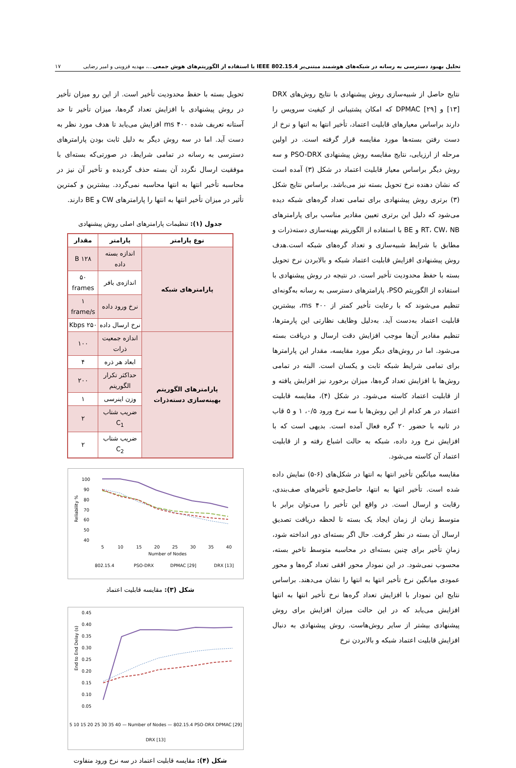تحلیل بهبود دسترسی به رسانه در شبکه‌های هوشمند مبتنی‌بر IEEE 802.15.4 با استفاده از الگوریتم‌های هوش جمعی...، مهدیه قزوینی و امیر رضایی ۱۷
نتایج حاصل از شبیه‌سازی روش پیشنهادی با نتایج روش‌های DRX [۱۳] و DPMAC [۲۹] که امکان پشتیبانی از کیفیت سرویس را دارند براساس معیارهای قابلیت اعتماد، تأخیر انتها به انتها و نرخ از دست رفتن بسته‌ها مورد مقایسه قرار گرفته است. در اولین مرحله از ارزیابی، نتایج مقایسه روش پیشنهادی PSO-DRX و سه روش دیگر براساس معیار قابلیت اعتماد در شکل (۳) آمده است که نشان دهنده نرخ تحویل بسته نیز می‌باشد. براساس نتایج شکل (۳) برتری روش پیشنهادی برای تمامی تعداد گره‌های شبکه دیده می‌شود که دلیل این برتری تعیین مقادیر مناسب برای پارامترهای RT، CW، NB و BE با استفاده از الگوریتم بهینه‌سازی دسته‌ذرات و مطابق با شرایط شبیه‌سازی و تعداد گره‌های شبکه است.هدف روش پیشنهادی افزایش قابلیت اعتماد شبکه و بالابردن نرخ تحویل بسته با حفظ محدودیت تأخیر است. در نتیجه در روش پیشنهادی با استفاده از الگوریتم PSO، پارامترهای دسترسی به رسانه به‌گونه‌ای تنظیم می‌شوند که با رعایت تأخیر کمتر از ۴۰۰ ms، بیشترین قابلیت اعتماد به‌دست آید. به‌دلیل وظایف نظارتی این پارمترها، تنظیم مقادیر آن‌ها موجب افزایش دقت ارسال و دریافت بسته می‌شود. اما در روش‌های دیگر مورد مقایسه، مقدار این پارامترها برای تمامی شرایط شبکه ثابت و یکسان است. البته در تمامی روش‌ها با افزایش تعداد گره‌ها، میزان برخورد نیز افزایش یافته و از قابلیت اعتماد کاسته می‌شود. در شکل (۴)، مقایسه قابلیت اعتماد در هر کدام از این روش‌ها با سه نرخ ورود ۰/۵، ۱ و ۵ قاب در ثانیه با حضور ۲۰ گره فعال آمده است. بدیهی است که با افزایش نرخ ورد داده، شبکه به حالت اشباع رفته و از قابلیت اعتماد آن کاسته می‌شود.
مقایسه میانگین تأخیر انتها به انتها در شکل‌های (۶-۵) نمایش داده شده است. تأخیر انتها به انتها، حاصل‌جمع تأخیرهای صف‌بندی، رقابت و ارسال است. در واقع این تأخیر را می‌توان برابر با متوسط زمان از زمان ایجاد یک بسته تا لحظه دریافت تصدیق ارسال آن بسته در نظر گرفت. حال اگر بسته‌ای دور انداخته شود، زمانِ تأخیر برای چنین بسته‌ای در محاسبه متوسط تاخیرِ بسته، محسوب نمی‌شود. در این نمودار محور افقی تعداد گره‌ها و محور عمودی میانگین نرخ تأخیر انتها به انتها را نشان می‌دهند. براساس نتایج این نمودار با افزایش تعداد گره‌ها نرخ تأخیر انتها به انتها افزایش می‌یابد که در این حالت میزان افزایش برای روش پیشنهادی بیشتر از سایر روش‌هاست. روش پیشنهادی به دنبال افزایش قابلیت اعتماد شبکه و بالابردن نرخ
تحویل بسته با حفظ محدودیت تأخیر است. از این رو میزان تأخیر در روش پیشنهادی با افزایش تعداد گره‌ها، میزان تأخیر تا حد آستانه تعریف شده ۴۰۰ ms افزایش می‌یابد تا هدف مورد نظر به دست آید. اما در سه روش دیگر به دلیل ثابت بودن پارامترهای دسترسی به رسانه در تمامی شرایط، در صورتی‌که بسته‌ای با موفقیت ارسال نگردد آن بسته حذف گردیده و تأخیر آن نیز در محاسبه تأخیر انتها به انتها محاسبه نمی‌گردد. بیشترین و کمترین تأثیر در میزان تأخیر انتها به انتها را پارامترهای CW و BE دارند.
جدول (۱): تنظیمات پارامترهای اصلی روش پیشنهادی
| نوع پارامتر | پارامتر | مقدار |
| --- | --- | --- |
| پارامترهای شبکه | اندازه بسته داده | ۱۲۸ B |
| | اندازه‌ی بافر | ۵۰ frames |
| | نرخ ورود داده | ۱ frame/s |
| | نرخ ارسال داده | ۲۵۰ Kbps |
| پارامترهای الگوریتم بهینه‌سازی دسته‌ذرات | اندازه جمعیت ذرات | ۱۰۰ |
| | ابعاد هر ذره | ۴ |
| | حداکثر تکرار الگوریتم | ۲۰۰ |
| | وزن اینرسی | ۱ |
| | ضریب شتاب C<sub>1</sub> | ۲ |
| | ضریب شتاب C<sub>2</sub> | ۲ |
Reliability %
100
90
80
70
60
50
40
5
10
15
20
25
30
35
40
Number of Nodes
802.15.4
PSO-DRX
DPMAC [29]
DRX [13]
شکل (۳): مقایسه قابلیت اعتماد
End to End Delay (s)
0.45
0.40
0.35
0.30
0.25
0.20
0.15
0.10
0.05
5 10 15 20 25 30 35 40 — Number of Nodes — 802.15.4 PSO-DRX DPMAC [29] DRX [13]
شکل (۴): مقایسه قابلیت اعتماد در سه نرخ ورود متفاوت